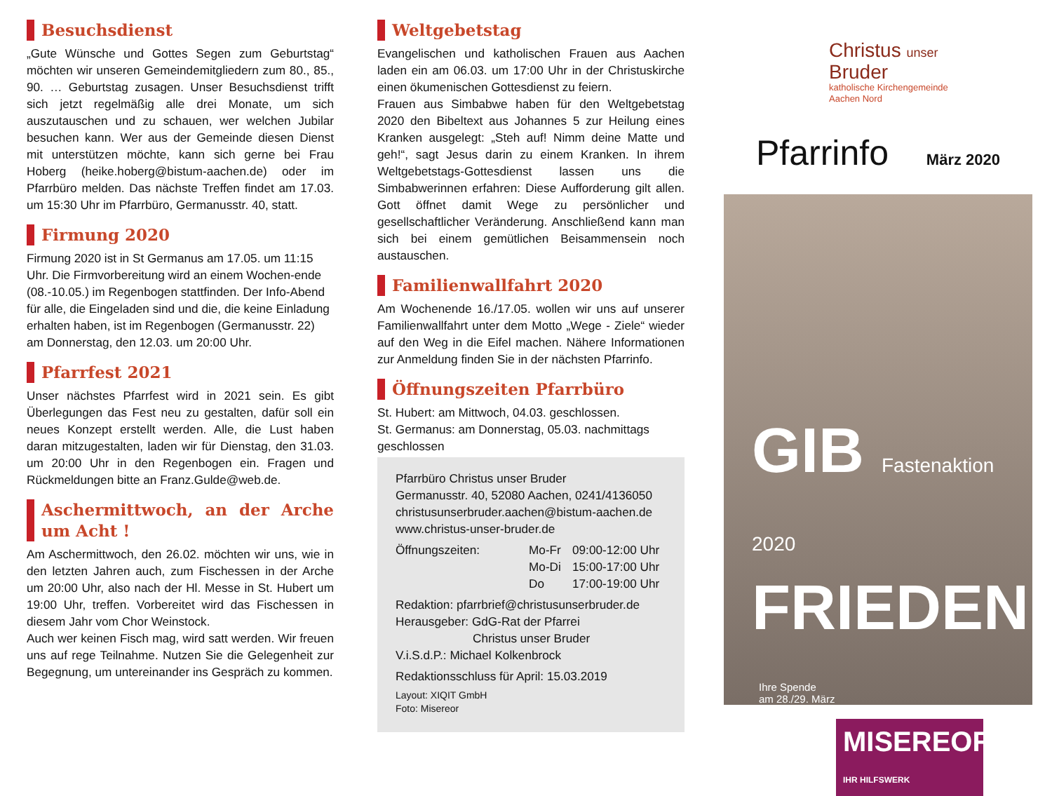Besuchsdienst
„Gute Wünsche und Gottes Segen zum Geburtstag“ möchten wir unseren Gemeindemitgliedern zum 80., 85., 90. … Geburtstag zusagen. Unser Besuchsdienst trifft sich jetzt regelmäßig alle drei Monate, um sich auszutauschen und zu schauen, wer welchen Jubilar besuchen kann. Wer aus der Gemeinde diesen Dienst mit unterstützen möchte, kann sich gerne bei Frau Hoberg (heike.hoberg@bistum-aachen.de) oder im Pfarrbüro melden. Das nächste Treffen findet am 17.03. um 15:30 Uhr im Pfarrbüro, Germanusstr. 40, statt.
Firmung 2020
Firmung 2020 ist in St Germanus am 17.05. um 11:15 Uhr. Die Firmvorbereitung wird an einem Wochen-ende (08.-10.05.) im Regenbogen stattfinden. Der Info-Abend für alle, die Eingeladen sind und die, die keine Einladung erhalten haben, ist im Regenbogen (Germanusstr. 22) am Donnerstag, den 12.03. um 20:00 Uhr.
Pfarrfest 2021
Unser nächstes Pfarrfest wird in 2021 sein. Es gibt Überlegungen das Fest neu zu gestalten, dafür soll ein neues Konzept erstellt werden. Alle, die Lust haben daran mitzugestalten, laden wir für Dienstag, den 31.03. um 20:00 Uhr in den Regenbogen ein. Fragen und Rückmeldungen bitte an Franz.Gulde@web.de.
Aschermittwoch, an der Arche um Acht !
Am Aschermittwoch, den 26.02. möchten wir uns, wie in den letzten Jahren auch, zum Fischessen in der Arche um 20:00 Uhr, also nach der Hl. Messe in St. Hubert um 19:00 Uhr, treffen. Vorbereitet wird das Fischessen in diesem Jahr vom Chor Weinstock.
Auch wer keinen Fisch mag, wird satt werden. Wir freuen uns auf rege Teilnahme. Nutzen Sie die Gelegenheit zur Begegnung, um untereinander ins Gespräch zu kommen.
Weltgebetstag
Evangelischen und katholischen Frauen aus Aachen laden ein am 06.03. um 17:00 Uhr in der Christuskirche einen ökumenischen Gottesdienst zu feiern.
Frauen aus Simbabwe haben für den Weltgebetstag 2020 den Bibeltext aus Johannes 5 zur Heilung eines Kranken ausgelegt: „Steh auf! Nimm deine Matte und geh!“, sagt Jesus darin zu einem Kranken. In ihrem Weltgebetstags-Gottesdienst lassen uns die Simbabwerinnen erfahren: Diese Aufforderung gilt allen. Gott öffnet damit Wege zu persönlicher und gesellschaftlicher Veränderung. Anschließend kann man sich bei einem gemütlichen Beisammensein noch austauschen.
Familienwallfahrt 2020
Am Wochenende 16./17.05. wollen wir uns auf unserer Familienwallfahrt unter dem Motto „Wege - Ziele“ wieder auf den Weg in die Eifel machen. Nähere Informationen zur Anmeldung finden Sie in der nächsten Pfarrinfo.
Öffnungszeiten Pfarrbüro
St. Hubert: am Mittwoch, 04.03. geschlossen.
St. Germanus: am Donnerstag, 05.03. nachmittags geschlossen
Pfarrbüro Christus unser Bruder
Germanusstr. 40, 52080 Aachen, 0241/4136050
christusunserbruder.aachen@bistum-aachen.de
www.christus-unser-bruder.de
Öffnungszeiten: Mo-Fr
Mo-Di
Do 09:00-12:00 Uhr
15:00-17:00 Uhr
17:00-19:00 Uhr
Redaktion: pfarrbrief@christusunserbruder.de
Herausgeber: GdG-Rat der Pfarrei
Christus unser Bruder
V.i.S.d.P.: Michael Kolkenbrock
Redaktionsschluss für April: 15.03.2019
Layout: XIQIT GmbH
Foto: Misereor
Christus unser
Bruder
katholische Kirchengemeinde
Aachen Nord
Pfarrinfo März 2020
GIB Fastenaktion 2020
FRIEDEN
Ihre Spende
am 28./29. März
MISEREOR
IHR HILFSWERK